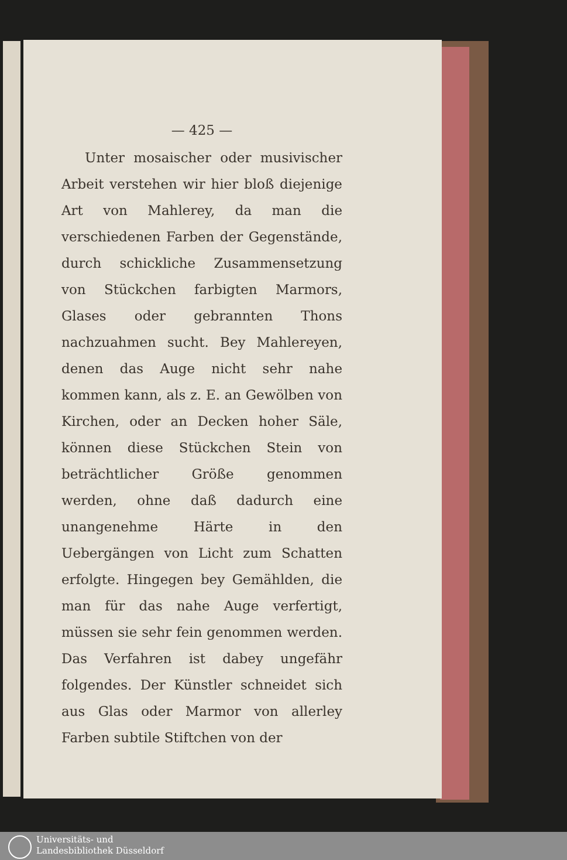— 425 —
Unter mosaischer oder musivischer Arbeit verstehen wir hier bloß diejenige Art von Mahlerey, da man die verschiedenen Farben der Gegenstände, durch schickliche Zusammensetzung von Stückchen farbigten Marmors, Glases oder gebrannten Thons nachzuahmen sucht. Bey Mahlereyen, denen das Auge nicht sehr nahe kommen kann, als z. E. an Gewölben von Kirchen, oder an Decken hoher Säle, können diese Stückchen Stein von beträchtlicher Größe genommen werden, ohne daß dadurch eine unangenehme Härte in den Uebergängen von Licht zum Schatten erfolgte. Hingegen bey Gemählden, die man für das nahe Auge verfertigt, müssen sie sehr fein genommen werden. Das Verfahren ist dabey ungefähr folgendes. Der Künstler schneidet sich aus Glas oder Marmor von allerley Farben subtile Stiftchen von der
Universitäts- und
Landesbibliothek Düsseldorf